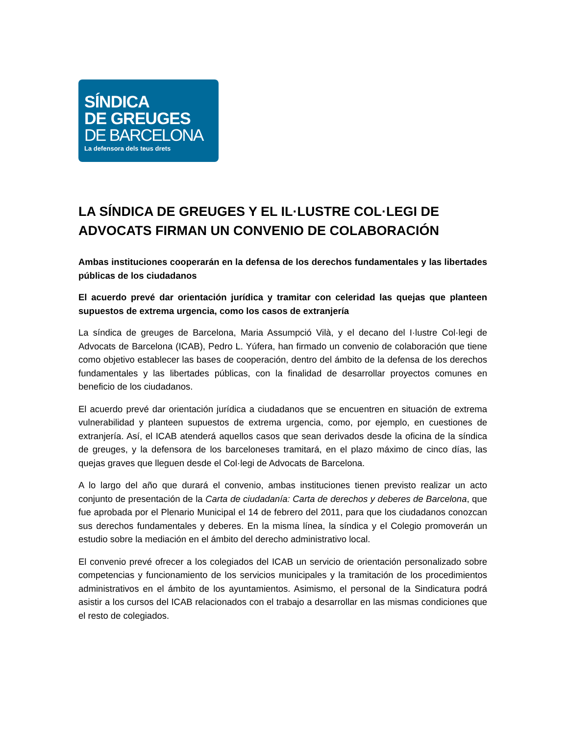SÍNDICA
DE GREUGES
DE BARCELONA
La defensora dels teus drets
LA SÍNDICA DE GREUGES Y EL IL·LUSTRE COL·LEGI DE ADVOCATS FIRMAN UN CONVENIO DE COLABORACIÓN
Ambas instituciones cooperarán en la defensa de los derechos fundamentales y las libertades públicas de los ciudadanos
El acuerdo prevé dar orientación jurídica y tramitar con celeridad las quejas que planteen supuestos de extrema urgencia, como los casos de extranjería
La síndica de greuges de Barcelona, Maria Assumpció Vilà, y el decano del I·lustre Col·legi de Advocats de Barcelona (ICAB), Pedro L. Yúfera, han firmado un convenio de colaboración que tiene como objetivo establecer las bases de cooperación, dentro del ámbito de la defensa de los derechos fundamentales y las libertades públicas, con la finalidad de desarrollar proyectos comunes en beneficio de los ciudadanos.
El acuerdo prevé dar orientación jurídica a ciudadanos que se encuentren en situación de extrema vulnerabilidad y planteen supuestos de extrema urgencia, como, por ejemplo, en cuestiones de extranjería. Así, el ICAB atenderá aquellos casos que sean derivados desde la oficina de la síndica de greuges, y la defensora de los barceloneses tramitará, en el plazo máximo de cinco días, las quejas graves que lleguen desde el Col·legi de Advocats de Barcelona.
A lo largo del año que durará el convenio, ambas instituciones tienen previsto realizar un acto conjunto de presentación de la Carta de ciudadanía: Carta de derechos y deberes de Barcelona, que fue aprobada por el Plenario Municipal el 14 de febrero del 2011, para que los ciudadanos conozcan sus derechos fundamentales y deberes. En la misma línea, la síndica y el Colegio promoverán un estudio sobre la mediación en el ámbito del derecho administrativo local.
El convenio prevé ofrecer a los colegiados del ICAB un servicio de orientación personalizado sobre competencias y funcionamiento de los servicios municipales y la tramitación de los procedimientos administrativos en el ámbito de los ayuntamientos. Asimismo, el personal de la Sindicatura podrá asistir a los cursos del ICAB relacionados con el trabajo a desarrollar en las mismas condiciones que el resto de colegiados.